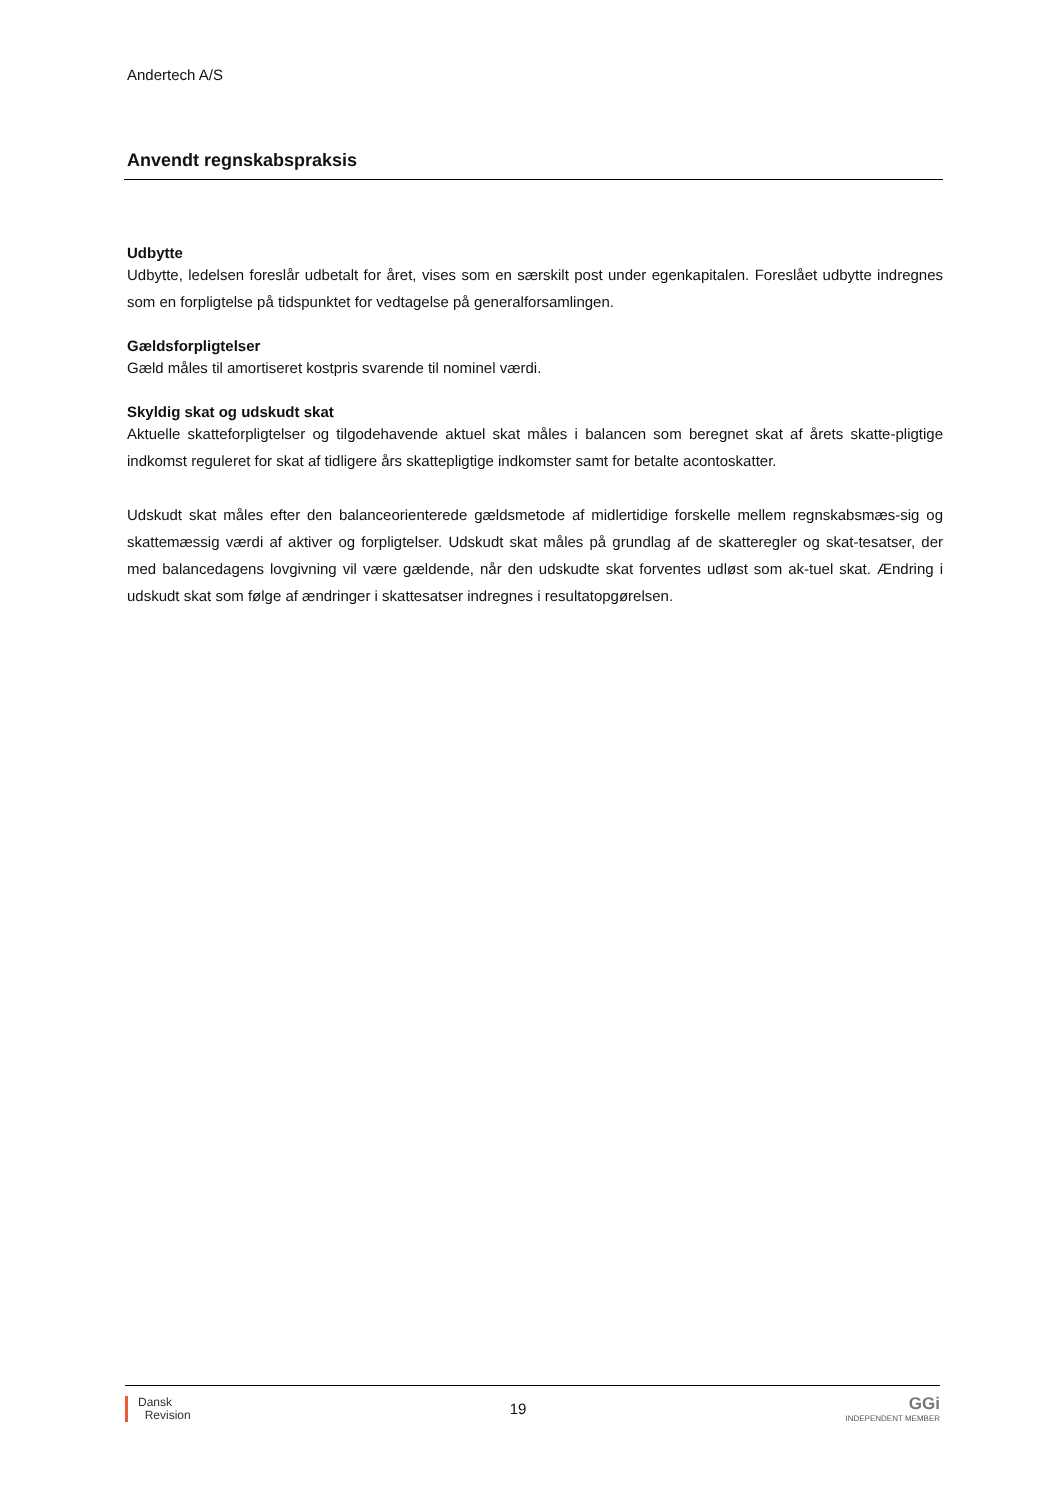Andertech A/S
Anvendt regnskabspraksis
Udbytte
Udbytte, ledelsen foreslår udbetalt for året, vises som en særskilt post under egenkapitalen. Foreslået udbytte indregnes som en forpligtelse på tidspunktet for vedtagelse på generalforsamlingen.
Gældsforpligtelser
Gæld måles til amortiseret kostpris svarende til nominel værdi.
Skyldig skat og udskudt skat
Aktuelle skatteforpligtelser og tilgodehavende aktuel skat måles i balancen som beregnet skat af årets skatte-pligtige indkomst reguleret for skat af tidligere års skattepligtige indkomster samt for betalte acontoskatter.
Udskudt skat måles efter den balanceorienterede gældsmetode af midlertidige forskelle mellem regnskabsmæs-sig og skattemæssig værdi af aktiver og forpligtelser. Udskudt skat måles på grundlag af de skatteregler og skat-tesatser, der med balancedagens lovgivning vil være gældende, når den udskudte skat forventes udløst som ak-tuel skat. Ændring i udskudt skat som følge af ændringer i skattesatser indregnes i resultatopgørelsen.
Dansk
Revision
19
GGi
INDEPENDENT MEMBER